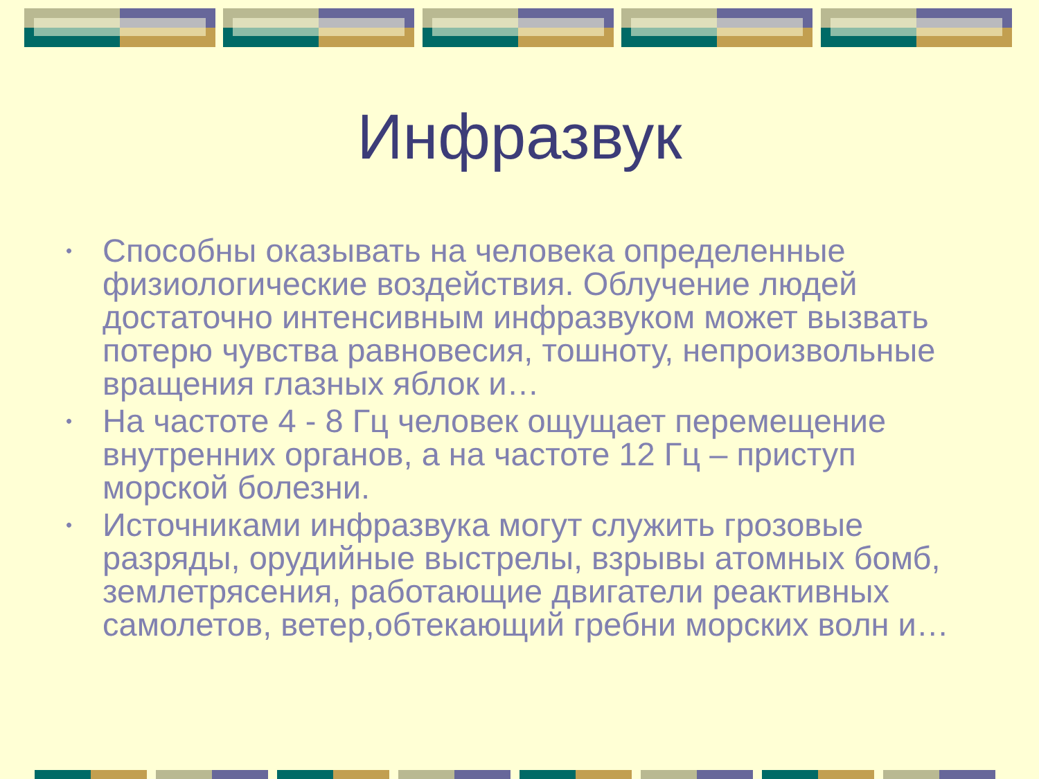Инфразвук
• Способны оказывать на человека определенные физиологические воздействия. Облучение людей достаточно интенсивным инфразвуком может вызвать потерю чувства равновесия, тошноту, непроизвольные вращения глазных яблок и…
• На частоте 4 - 8 Гц человек ощущает перемещение внутренних органов, а на частоте 12 Гц – приступ морской болезни.
• Источниками инфразвука могут служить грозовые разряды, орудийные выстрелы, взрывы атомных бомб, землетрясения, работающие двигатели реактивных самолетов, ветер,обтекающий гребни морских волн и…